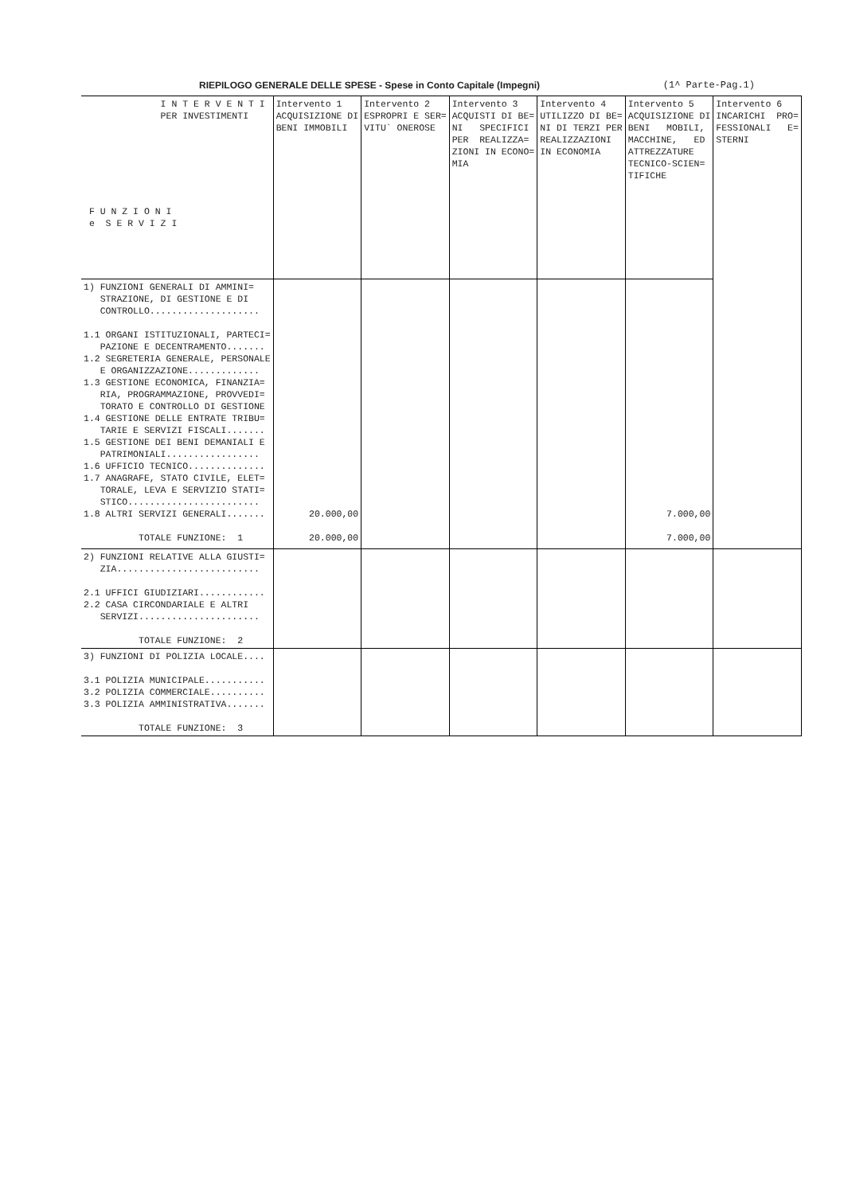RIEPILOGO GENERALE DELLE SPESE - Spese in Conto Capitale (Impegni) (1^ Parte-Pag.1)
| I N T E R V E N T I PER INVESTIMENTI F U N Z I O N I e S E R V I Z I | Intervento 1 ACQUISIZIONE DI BENI IMMOBILI | Intervento 2 ESPROPRI E SER= VITU` ONEROSE | Intervento 3 ACQUISTI DI BE= NI SPECIFICI PER REALIZZA= ZIONI IN ECONO= MIA | Intervento 4 UTILIZZO DI BE= NI DI TERZI PER REALIZZAZIONI IN ECONOMIA | Intervento 5 ACQUISIZIONE DI BENI MOBILI, MACCHINE, ED ATTREZZATURE TECNICO-SCIEN= TIFICHE | Intervento 6 INCARICHI PRO= FESSIONALI E= STERNI |
| --- | --- | --- | --- | --- | --- | --- |
| 1) FUNZIONI GENERALI DI AMMINI= STRAZIONE, DI GESTIONE E DI CONTROLLO.................... 1.1 ORGANI ISTITUZIONALI, PARTECI= PAZIONE E DECENTRAMENTO....... 1.2 SEGRETERIA GENERALE, PERSONALE E ORGANIZZAZIONE............. 1.3 GESTIONE ECONOMICA, FINANZIA= RIA, PROGRAMMAZIONE, PROVVEDI= TORATO E CONTROLLO DI GESTIONE 1.4 GESTIONE DELLE ENTRATE TRIBU= TARIE E SERVIZI FISCALI....... 1.5 GESTIONE DEI BENI DEMANIALI E PATRIMONIALI................. 1.6 UFFICIO TECNICO.............. 1.7 ANAGRAFE, STATO CIVILE, ELET= TORALE, LEVA E SERVIZIO STATI= STICO........................ 1.8 ALTRI SERVIZI GENERALI....... TOTALE FUNZIONE: 1 | 20.000,00 20.000,00 | | | | 7.000,00 7.000,00 | |
| 2) FUNZIONI RELATIVE ALLA GIUSTI= ZIA.......................... 2.1 UFFICI GIUDIZIARI............ 2.2 CASA CIRCONDARIALE E ALTRI SERVIZI...................... TOTALE FUNZIONE: 2 | | | | | | |
| 3) FUNZIONI DI POLIZIA LOCALE.... 3.1 POLIZIA MUNICIPALE........... 3.2 POLIZIA COMMERCIALE.......... 3.3 POLIZIA AMMINISTRATIVA....... TOTALE FUNZIONE: 3 | | | | | | |